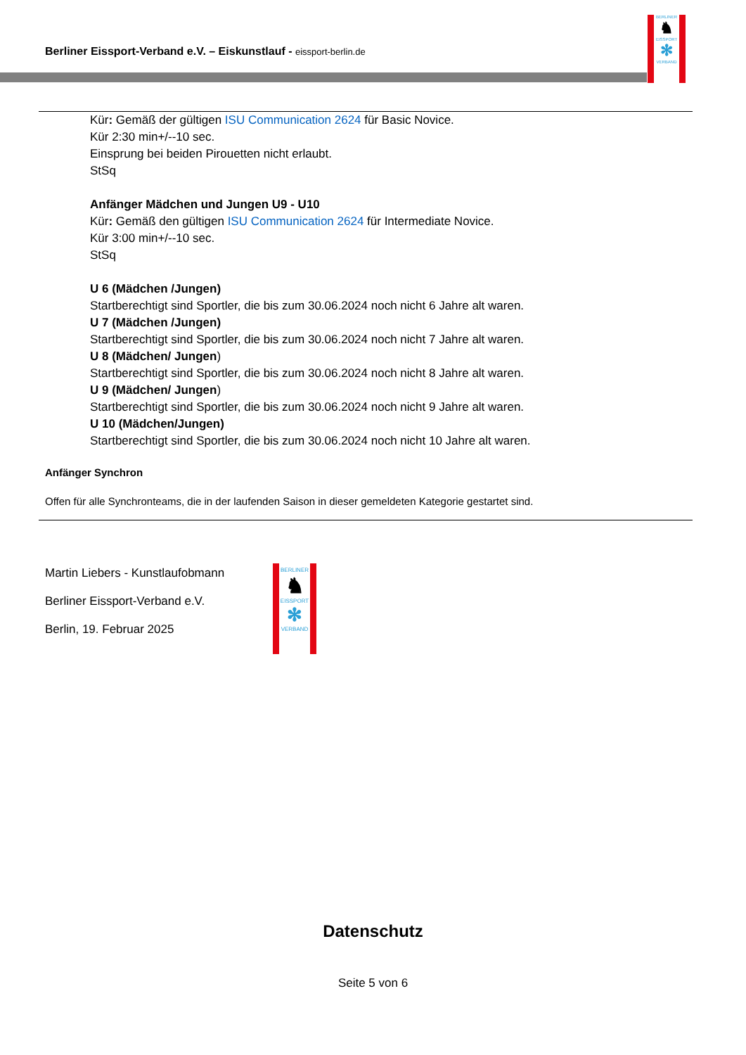Berliner Eissport-Verband e.V. – Eiskunstlauf - eissport-berlin.de
BERLINER
♞
EISSPORT
✻
VERBAND
Kür: Gemäß der gültigen ISU Communication 2624 für Basic Novice.
Kür 2:30 min+/--10 sec.
Einsprung bei beiden Pirouetten nicht erlaubt.
StSq
Anfänger Mädchen und Jungen U9 - U10
Kür: Gemäß den gültigen ISU Communication 2624 für Intermediate Novice.
Kür 3:00 min+/--10 sec.
StSq
U 6 (Mädchen /Jungen)
Startberechtigt sind Sportler, die bis zum 30.06.2024 noch nicht 6 Jahre alt waren.
U 7 (Mädchen /Jungen)
Startberechtigt sind Sportler, die bis zum 30.06.2024 noch nicht 7 Jahre alt waren.
U 8 (Mädchen/ Jungen)
Startberechtigt sind Sportler, die bis zum 30.06.2024 noch nicht 8 Jahre alt waren.
U 9 (Mädchen/ Jungen)
Startberechtigt sind Sportler, die bis zum 30.06.2024 noch nicht 9 Jahre alt waren.
U 10 (Mädchen/Jungen)
Startberechtigt sind Sportler, die bis zum 30.06.2024 noch nicht 10 Jahre alt waren.
Anfänger Synchron
Offen für alle Synchronteams, die in der laufenden Saison in dieser gemeldeten Kategorie gestartet sind.
Martin Liebers - Kunstlaufobmann
Berliner Eissport-Verband e.V.
Berlin, 19. Februar 2025
BERLINER
♞
EISSPORT
✻
VERBAND
Datenschutz
Seite 5 von 6